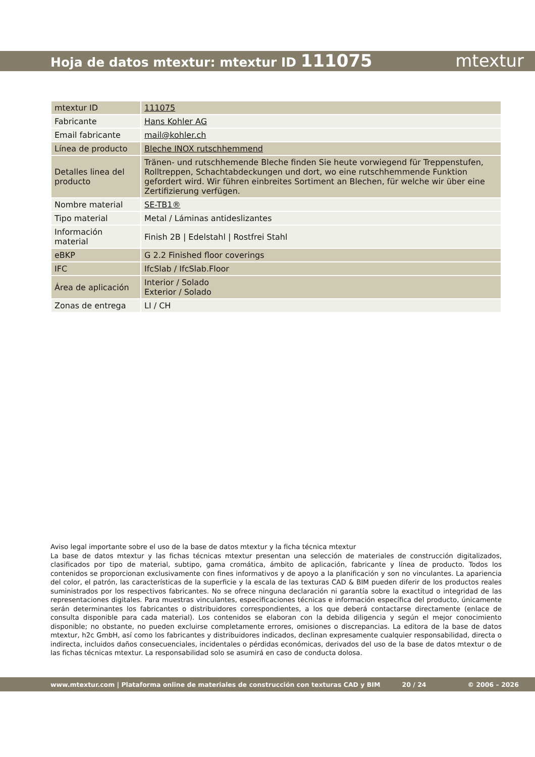Hoja de datos mtextur: mtextur ID 111075
mtextur
| mtextur ID | 111075 |
| Fabricante | Hans Kohler AG |
| Email fabricante | mail@kohler.ch |
| Línea de producto | Bleche INOX rutschhemmend |
| Detalles linea del producto | Tränen- und rutschhemende Bleche finden Sie heute vorwiegend für Treppenstufen, Rolltreppen, Schachtabdeckungen und dort, wo eine rutschhemmende Funktion gefordert wird. Wir führen einbreites Sortiment an Blechen, für welche wir über eine Zertifizierung verfügen. |
| Nombre material | SE-TB1® |
| Tipo material | Metal / Láminas antideslizantes |
| Información material | Finish 2B / Edelstahl / Rostfrei Stahl |
| eBKP | G 2.2 Finished floor coverings |
| IFC | IfcSlab / IfcSlab.Floor |
| Área de aplicación | Interior / Solado Exterior / Solado |
| Zonas de entrega | LI / CH |
Aviso legal importante sobre el uso de la base de datos mtextur y la ficha técnica mtextur
La base de datos mtextur y las fichas técnicas mtextur presentan una selección de materiales de construcción digitalizados, clasificados por tipo de material, subtipo, gama cromática, ámbito de aplicación, fabricante y línea de producto. Todos los contenidos se proporcionan exclusivamente con fines informativos y de apoyo a la planificación y son no vinculantes. La apariencia del color, el patrón, las características de la superficie y la escala de las texturas CAD & BIM pueden diferir de los productos reales suministrados por los respectivos fabricantes. No se ofrece ninguna declaración ni garantía sobre la exactitud o integridad de las representaciones digitales. Para muestras vinculantes, especificaciones técnicas e información específica del producto, únicamente serán determinantes los fabricantes o distribuidores correspondientes, a los que deberá contactarse directamente (enlace de consulta disponible para cada material). Los contenidos se elaboran con la debida diligencia y según el mejor conocimiento disponible; no obstante, no pueden excluirse completamente errores, omisiones o discrepancias. La editora de la base de datos mtextur, h2c GmbH, así como los fabricantes y distribuidores indicados, declinan expresamente cualquier responsabilidad, directa o indirecta, incluidos daños consecuenciales, incidentales o pérdidas económicas, derivados del uso de la base de datos mtextur o de las fichas técnicas mtextur. La responsabilidad solo se asumirá en caso de conducta dolosa.
www.mtextur.com | Plataforma online de materiales de construcción con texturas CAD y BIM 20 / 24 © 2006 – 2026